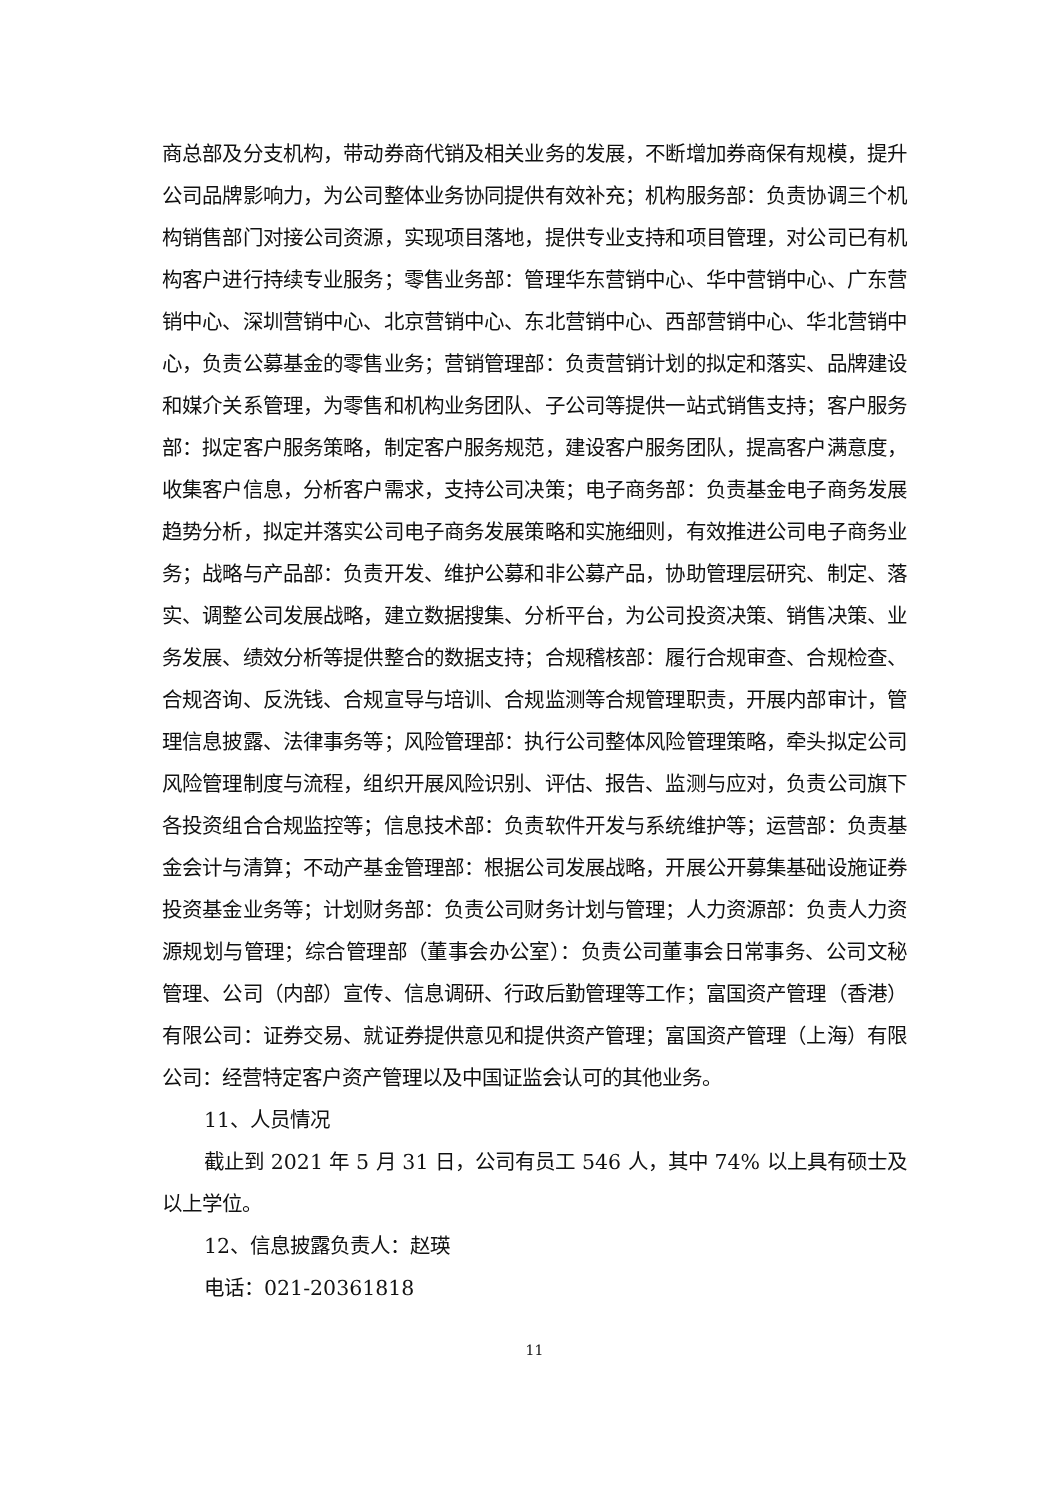商总部及分支机构，带动券商代销及相关业务的发展，不断增加券商保有规模，提升公司品牌影响力，为公司整体业务协同提供有效补充；机构服务部：负责协调三个机构销售部门对接公司资源，实现项目落地，提供专业支持和项目管理，对公司已有机构客户进行持续专业服务；零售业务部：管理华东营销中心、华中营销中心、广东营销中心、深圳营销中心、北京营销中心、东北营销中心、西部营销中心、华北营销中心，负责公募基金的零售业务；营销管理部：负责营销计划的拟定和落实、品牌建设和媒介关系管理，为零售和机构业务团队、子公司等提供一站式销售支持；客户服务部：拟定客户服务策略，制定客户服务规范，建设客户服务团队，提高客户满意度，收集客户信息，分析客户需求，支持公司决策；电子商务部：负责基金电子商务发展趋势分析，拟定并落实公司电子商务发展策略和实施细则，有效推进公司电子商务业务；战略与产品部：负责开发、维护公募和非公募产品，协助管理层研究、制定、落实、调整公司发展战略，建立数据搜集、分析平台，为公司投资决策、销售决策、业务发展、绩效分析等提供整合的数据支持；合规稽核部：履行合规审查、合规检查、合规咨询、反洗钱、合规宣导与培训、合规监测等合规管理职责，开展内部审计，管理信息披露、法律事务等；风险管理部：执行公司整体风险管理策略，牵头拟定公司风险管理制度与流程，组织开展风险识别、评估、报告、监测与应对，负责公司旗下各投资组合合规监控等；信息技术部：负责软件开发与系统维护等；运营部：负责基金会计与清算；不动产基金管理部：根据公司发展战略，开展公开募集基础设施证券投资基金业务等；计划财务部：负责公司财务计划与管理；人力资源部：负责人力资源规划与管理；综合管理部（董事会办公室）：负责公司董事会日常事务、公司文秘管理、公司（内部）宣传、信息调研、行政后勤管理等工作；富国资产管理（香港）有限公司：证券交易、就证券提供意见和提供资产管理；富国资产管理（上海）有限公司：经营特定客户资产管理以及中国证监会认可的其他业务。
11、人员情况
截止到 2021 年 5 月 31 日，公司有员工 546 人，其中 74% 以上具有硕士及以上学位。
12、信息披露负责人：赵瑛
电话：021-20361818
11